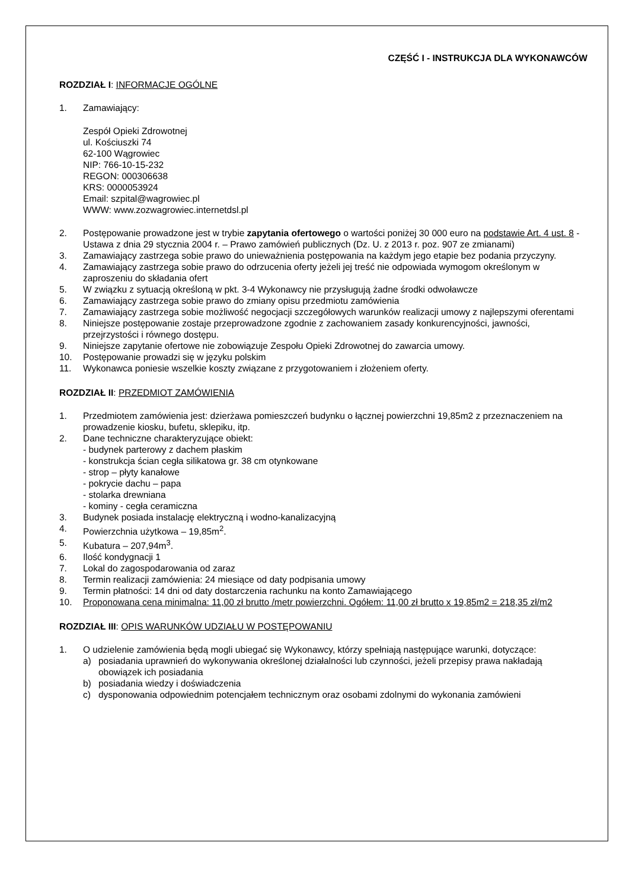CZĘŚĆ I - INSTRUKCJA DLA WYKONAWCÓW
ROZDZIAŁ I: INFORMACJE OGÓLNE
1. Zamawiający:
Zespół Opieki Zdrowotnej
ul. Kościuszki 74
62-100 Wągrowiec
NIP: 766-10-15-232
REGON: 000306638
KRS: 0000053924
Email: szpital@wagrowiec.pl
WWW: www.zozwagrowiec.internetdsl.pl
2. Postępowanie prowadzone jest w trybie zapytania ofertowego o wartości poniżej 30 000 euro na podstawie Art. 4 ust. 8 - Ustawa z dnia 29 stycznia 2004 r. – Prawo zamówień publicznych (Dz. U. z 2013 r. poz. 907 ze zmianami)
3. Zamawiający zastrzega sobie prawo do unieważnienia postępowania na każdym jego etapie bez podania przyczyny.
4. Zamawiający zastrzega sobie prawo do odrzucenia oferty jeżeli jej treść nie odpowiada wymogom określonym w zaproszeniu do składania ofert
5. W związku z sytuacją określoną w pkt. 3-4 Wykonawcy nie przysługują żadne środki odwoławcze
6. Zamawiający zastrzega sobie prawo do zmiany opisu przedmiotu zamówienia
7. Zamawiający zastrzega sobie możliwość negocjacji szczegółowych warunków realizacji umowy z najlepszymi oferentami
8. Niniejsze postępowanie zostaje przeprowadzone zgodnie z zachowaniem zasady konkurencyjności, jawności, przejrzystości i równego dostępu.
9. Niniejsze zapytanie ofertowe nie zobowiązuje Zespołu Opieki Zdrowotnej do zawarcia umowy.
10. Postępowanie prowadzi się w języku polskim
11. Wykonawca poniesie wszelkie koszty związane z przygotowaniem i złożeniem oferty.
ROZDZIAŁ II: PRZEDMIOT ZAMÓWIENIA
1. Przedmiotem zamówienia jest: dzierżawa pomieszczeń budynku o łącznej powierzchni 19,85m2 z przeznaczeniem na prowadzenie kiosku, bufetu, sklepiku, itp.
2. Dane techniczne charakteryzujące obiekt:
- budynek parterowy z dachem płaskim
- konstrukcja ścian cegła silikatowa gr. 38 cm otynkowane
- strop – płyty kanałowe
- pokrycie dachu – papa
- stolarka drewniana
- kominy - cegła ceramiczna
3. Budynek posiada instalację elektryczną i wodno-kanalizacyjną
4. Powierzchnia użytkowa – 19,85m<sup>2</sup>.
5. Kubatura – 207,94m<sup>3</sup>.
6. Ilość kondygnacji 1
7. Lokal do zagospodarowania od zaraz
8. Termin realizacji zamówienia: 24 miesiące od daty podpisania umowy
9. Termin płatności: 14 dni od daty dostarczenia rachunku na konto Zamawiającego
10. Proponowana cena minimalna: 11,00 zł brutto /metr powierzchni. Ogółem: 11,00 zł brutto x 19,85m2 = 218,35 zł/m2
ROZDZIAŁ III: OPIS WARUNKÓW UDZIAŁU W POSTĘPOWANIU
1. O udzielenie zamówienia będą mogli ubiegać się Wykonawcy, którzy spełniają następujące warunki, dotyczące:
a) posiadania uprawnień do wykonywania określonej działalności lub czynności, jeżeli przepisy prawa nakładają obowiązek ich posiadania
b) posiadania wiedzy i doświadczenia
c) dysponowania odpowiednim potencjałem technicznym oraz osobami zdolnymi do wykonania zamówieni